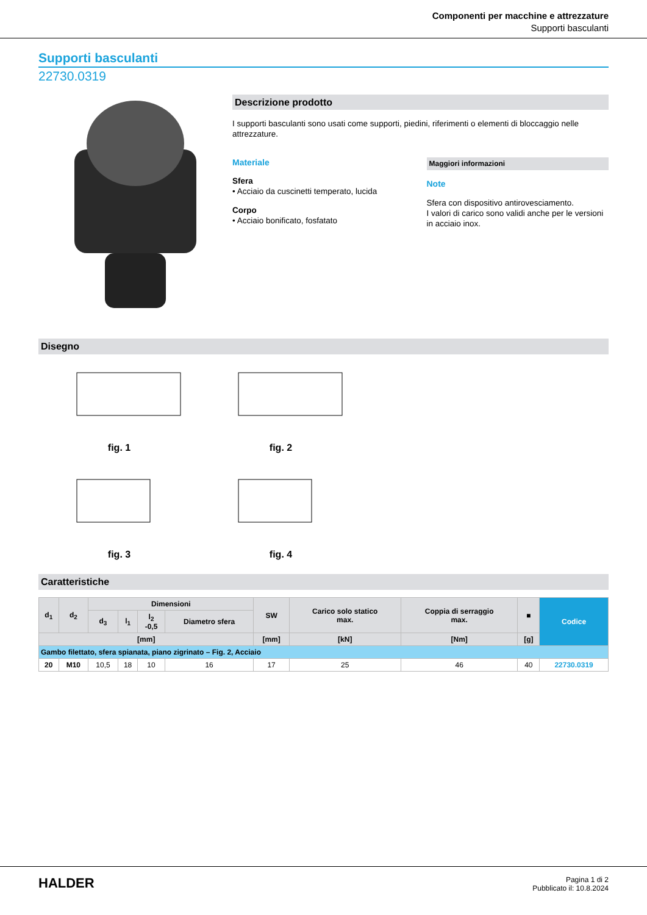Componenti per macchine e attrezzature
Supporti basculanti
Supporti basculanti
22730.0319
Descrizione prodotto
I supporti basculanti sono usati come supporti, piedini, riferimenti o elementi di bloccaggio nelle attrezzature.
Materiale
Sfera
• Acciaio da cuscinetti temperato, lucida
Corpo
• Acciaio bonificato, fosfatato
Maggiori informazioni
Note
Sfera con dispositivo antirovesciamento.
I valori di carico sono validi anche per le versioni in acciaio inox.
Disegno
fig. 1
fig. 2
fig. 3
fig. 4
Caratteristiche
| d<sub>1</sub> | d<sub>2</sub> | Dimensioni | | | | SW | Carico solo statico max. | Coppia di serraggio max. | ■ | Codice |
| --- | --- | --- | --- | --- | --- | --- | --- | --- | --- | --- |
| | | d<sub>3</sub> | l<sub>1</sub> | l<sub>2</sub> -0,5 | Diametro sfera | | | | | |
| [mm] | | | | | | [mm] | [kN] | [Nm] | [g] | |
| Gambo filettato, sfera spianata, piano zigrinato – Fig. 2, Acciaio | | | | | | | | | | |
| 20 | M10 | 10,5 | 18 | 10 | 16 | 17 | 25 | 46 | 40 | 22730.0319 |
HALDER
Pagina 1 di 2
Pubblicato il: 10.8.2024